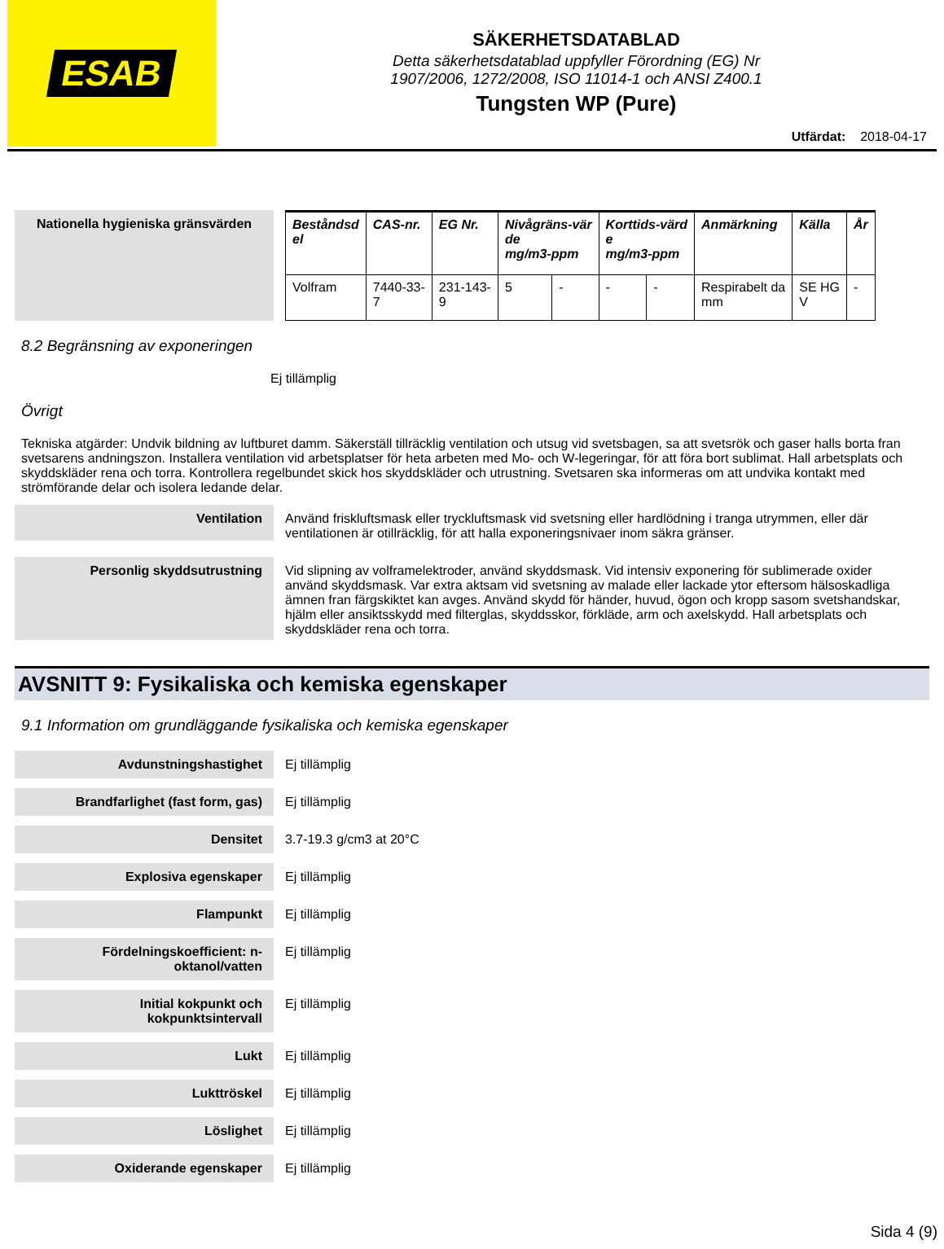ESAB
SÄKERHETSDATABLAD
Detta säkerhetsdatablad uppfyller Förordning (EG) Nr
1907/2006, 1272/2008, ISO 11014-1 och ANSI Z400.1
Tungsten WP (Pure)
Utfärdat: 2018-04-17
Nationella hygieniska gränsvärden
| Beståndsd el | CAS-nr. | EG Nr. | Nivågräns-vär de mg/m3-ppm | | Korttids-värd e mg/m3-ppm | | Anmärkning | Källa | År |
| --- | --- | --- | --- | --- | --- | --- | --- | --- | --- |
| Volfram | 7440-33- 7 | 231-143- 9 | 5 | - | - | - | Respirabelt da mm | SE HG V | - |
8.2 Begränsning av exponeringen
Ej tillämplig
Övrigt
Tekniska atgärder: Undvik bildning av luftburet damm. Säkerställ tillräcklig ventilation och utsug vid svetsbagen, sa att svetsrök och gaser halls borta fran svetsarens andningszon. Installera ventilation vid arbetsplatser för heta arbeten med Mo- och W-legeringar, för att föra bort sublimat. Hall arbetsplats och skyddskläder rena och torra. Kontrollera regelbundet skick hos skyddskläder och utrustning. Svetsaren ska informeras om att undvika kontakt med strömförande delar och isolera ledande delar.
Ventilation
Använd friskluftsmask eller tryckluftsmask vid svetsning eller hardlödning i tranga utrymmen, eller där ventilationen är otillräcklig, för att halla exponeringsnivaer inom säkra gränser.
Personlig skyddsutrustning
Vid slipning av volframelektroder, använd skyddsmask. Vid intensiv exponering för sublimerade oxider använd skyddsmask. Var extra aktsam vid svetsning av malade eller lackade ytor eftersom hälsoskadliga ämnen fran färgskiktet kan avges. Använd skydd för händer, huvud, ögon och kropp sasom svetshandskar, hjälm eller ansiktsskydd med filterglas, skyddsskor, förkläde, arm och axelskydd. Hall arbetsplats och skyddskläder rena och torra.
AVSNITT 9: Fysikaliska och kemiska egenskaper
9.1 Information om grundläggande fysikaliska och kemiska egenskaper
Avdunstningshastighet Ej tillämplig
Brandfarlighet (fast form, gas)
Ej tillämplig
Densitet 3.7-19.3 g/cm3 at 20°C
Explosiva egenskaper Ej tillämplig
Flampunkt Ej tillämplig
Fördelningskoefficient: n-
oktanol/vatten
Ej tillämplig
Initial kokpunkt och
kokpunktsintervall
Ej tillämplig
Lukt Ej tillämplig
Lukttröskel Ej tillämplig
Löslighet Ej tillämplig
Oxiderande egenskaper Ej tillämplig
Sida 4 (9)